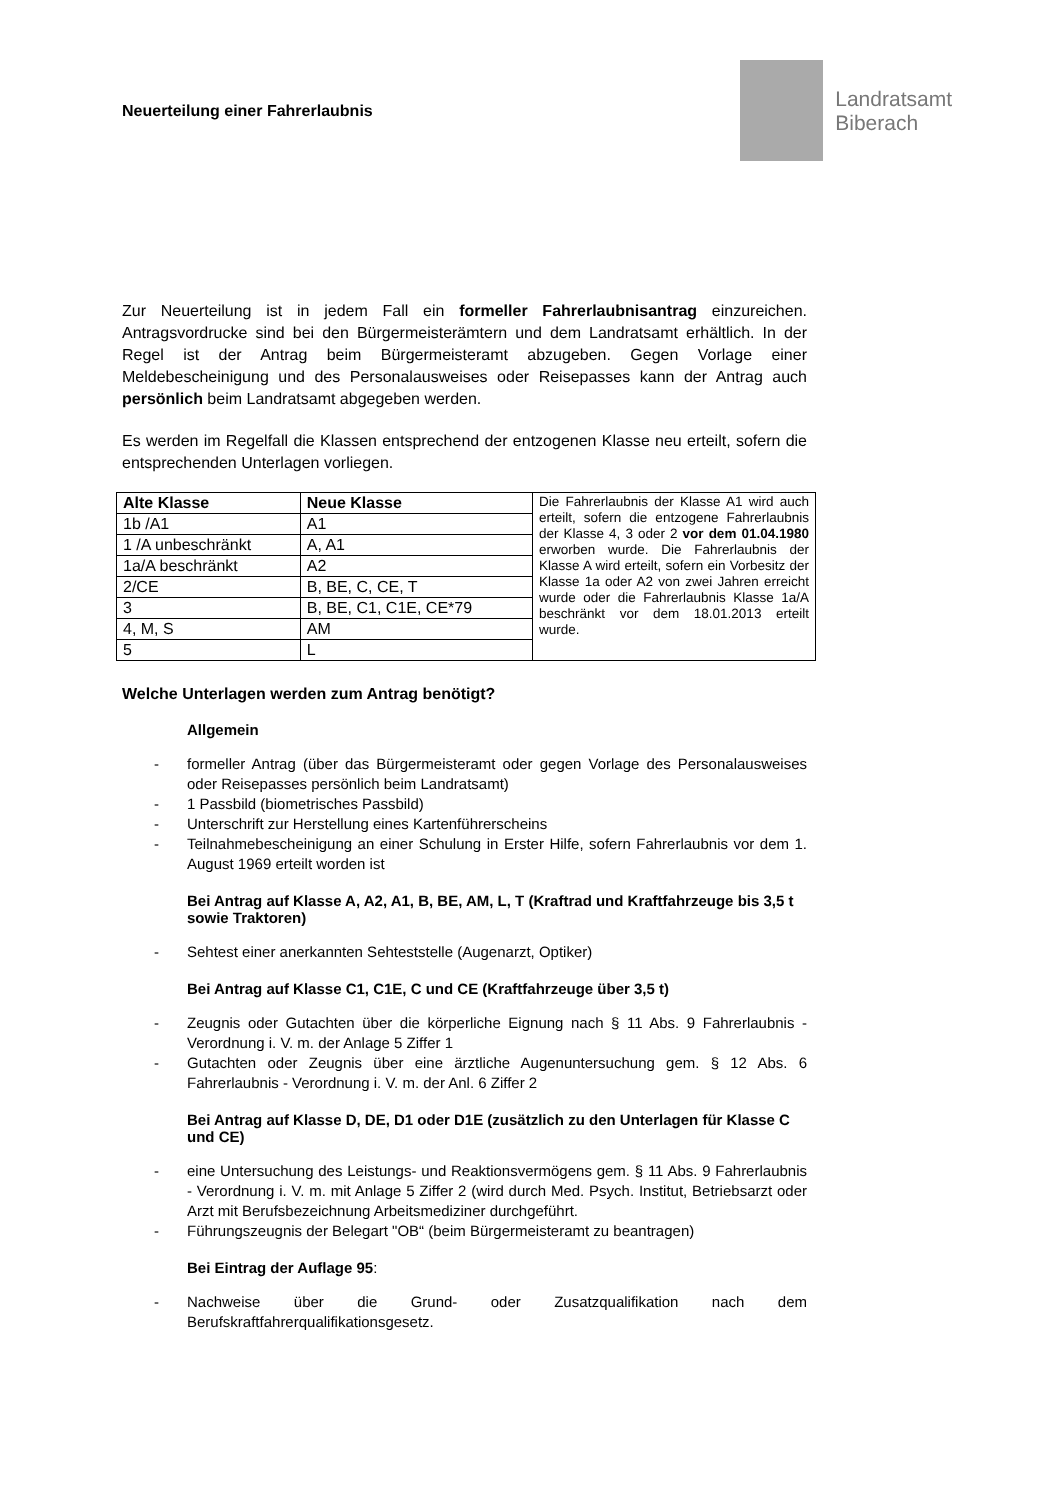Neuerteilung einer Fahrerlaubnis
Landratsamt
Biberach
Zur Neuerteilung ist in jedem Fall ein formeller Fahrerlaubnisantrag einzureichen. Antragsvordrucke sind bei den Bürgermeisterämtern und dem Landratsamt erhältlich. In der Regel ist der Antrag beim Bürgermeisteramt abzugeben. Gegen Vorlage einer Meldebescheinigung und des Personalausweises oder Reisepasses kann der Antrag auch persönlich beim Landratsamt abgegeben werden.
Es werden im Regelfall die Klassen entsprechend der entzogenen Klasse neu erteilt, sofern die entsprechenden Unterlagen vorliegen.
| Alte Klasse | Neue Klasse | Die Fahrerlaubnis der Klasse A1 wird auch erteilt, sofern die entzogene Fahrerlaubnis der Klasse 4, 3 oder 2 vor dem 01.04.1980 erworben wurde. Die Fahrerlaubnis der Klasse A wird erteilt, sofern ein Vorbesitz der Klasse 1a oder A2 von zwei Jahren erreicht wurde oder die Fahrerlaubnis Klasse 1a/A beschränkt vor dem 18.01.2013 erteilt wurde. |
| 1b /A1 | A1 | |
| 1 /A unbeschränkt | A, A1 | |
| 1a/A beschränkt | A2 | |
| 2/CE | B, BE, C, CE, T | |
| 3 | B, BE, C1, C1E, CE*79 | |
| 4, M, S | AM | |
| 5 | L | |
Welche Unterlagen werden zum Antrag benötigt?
Allgemein
- formeller Antrag (über das Bürgermeisteramt oder gegen Vorlage des Personalausweises oder Reisepasses persönlich beim Landratsamt)
- 1 Passbild (biometrisches Passbild)
- Unterschrift zur Herstellung eines Kartenführerscheins
- Teilnahmebescheinigung an einer Schulung in Erster Hilfe, sofern Fahrerlaubnis vor dem 1. August 1969 erteilt worden ist
Bei Antrag auf Klasse A, A2, A1, B, BE, AM, L, T (Kraftrad und Kraftfahrzeuge bis 3,5 t sowie Traktoren)
- Sehtest einer anerkannten Sehteststelle (Augenarzt, Optiker)
Bei Antrag auf Klasse C1, C1E, C und CE (Kraftfahrzeuge über 3,5 t)
- Zeugnis oder Gutachten über die körperliche Eignung nach § 11 Abs. 9 Fahrerlaubnis - Verordnung i. V. m. der Anlage 5 Ziffer 1
- Gutachten oder Zeugnis über eine ärztliche Augenuntersuchung gem. § 12 Abs. 6 Fahrerlaubnis - Verordnung i. V. m. der Anl. 6 Ziffer 2
Bei Antrag auf Klasse D, DE, D1 oder D1E (zusätzlich zu den Unterlagen für Klasse C und CE)
- eine Untersuchung des Leistungs- und Reaktionsvermögens gem. § 11 Abs. 9 Fahrerlaubnis - Verordnung i. V. m. mit Anlage 5 Ziffer 2 (wird durch Med. Psych. Institut, Betriebsarzt oder Arzt mit Berufsbezeichnung Arbeitsmediziner durchgeführt.
- Führungszeugnis der Belegart "OB“ (beim Bürgermeisteramt zu beantragen)
Bei Eintrag der Auflage 95:
- Nachweise über die Grund- oder Zusatzqualifikation nach dem Berufskraftfahrerqualifikationsgesetz.